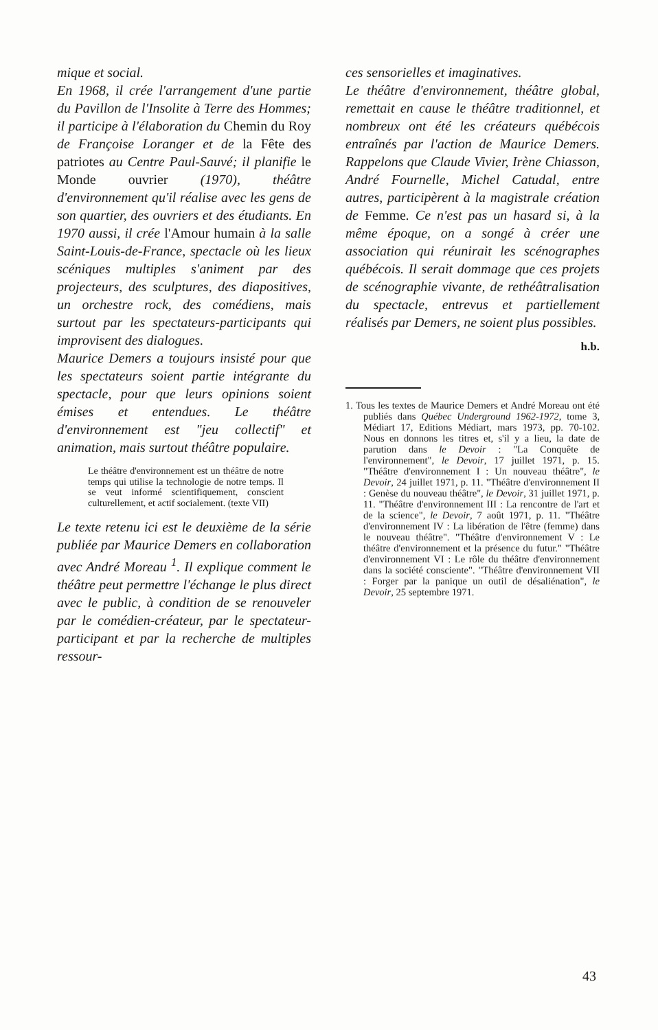mique et social.
En 1968, il crée l'arrangement d'une partie du Pavillon de l'Insolite à Terre des Hommes; il participe à l'élaboration du Chemin du Roy de Françoise Loranger et de la Fête des patriotes au Centre Paul-Sauvé; il planifie le Monde ouvrier (1970), théâtre d'environnement qu'il réalise avec les gens de son quartier, des ouvriers et des étudiants. En 1970 aussi, il crée l'Amour humain à la salle Saint-Louis-de-France, spectacle où les lieux scéniques multiples s'animent par des projecteurs, des sculptures, des diapositives, un orchestre rock, des comédiens, mais surtout par les spectateurs-participants qui improvisent des dialogues.
Maurice Demers a toujours insisté pour que les spectateurs soient partie intégrante du spectacle, pour que leurs opinions soient émises et entendues. Le théâtre d'environnement est "jeu collectif" et animation, mais surtout théâtre populaire.
Le théâtre d'environnement est un théâtre de notre temps qui utilise la technologie de notre temps. Il se veut informé scientifiquement, conscient culturellement, et actif socialement. (texte VII)
Le texte retenu ici est le deuxième de la série publiée par Maurice Demers en collaboration avec André Moreau <sup>1</sup>. Il explique comment le théâtre peut permettre l'échange le plus direct avec le public, à condition de se renouveler par le comédien-créateur, par le spectateur-participant et par la recherche de multiples ressour-
ces sensorielles et imaginatives.
Le théâtre d'environnement, théâtre global, remettait en cause le théâtre traditionnel, et nombreux ont été les créateurs québécois entraînés par l'action de Maurice Demers. Rappelons que Claude Vivier, Irène Chiasson, André Fournelle, Michel Catudal, entre autres, participèrent à la magistrale création de Femme. Ce n'est pas un hasard si, à la même époque, on a songé à créer une association qui réunirait les scénographes québécois. Il serait dommage que ces projets de scénographie vivante, de rethéâtralisation du spectacle, entrevus et partiellement réalisés par Demers, ne soient plus possibles.
h.b.
1. Tous les textes de Maurice Demers et André Moreau ont été publiés dans Québec Underground 1962-1972, tome 3, Médiart 17, Editions Médiart, mars 1973, pp. 70-102. Nous en donnons les titres et, s'il y a lieu, la date de parution dans le Devoir : "La Conquête de l'environnement", le Devoir, 17 juillet 1971, p. 15. "Théâtre d'environnement I : Un nouveau théâtre", le Devoir, 24 juillet 1971, p. 11. "Théâtre d'environnement II : Genèse du nouveau théâtre", le Devoir, 31 juillet 1971, p. 11. "Théâtre d'environnement III : La rencontre de l'art et de la science", le Devoir, 7 août 1971, p. 11. "Théâtre d'environnement IV : La libération de l'être (femme) dans le nouveau théâtre". "Théâtre d'environnement V : Le théâtre d'environnement et la présence du futur." "Théâtre d'environnement VI : Le rôle du théâtre d'environnement dans la société consciente". "Théâtre d'environnement VII : Forger par la panique un outil de désaliénation", le Devoir, 25 septembre 1971.
43